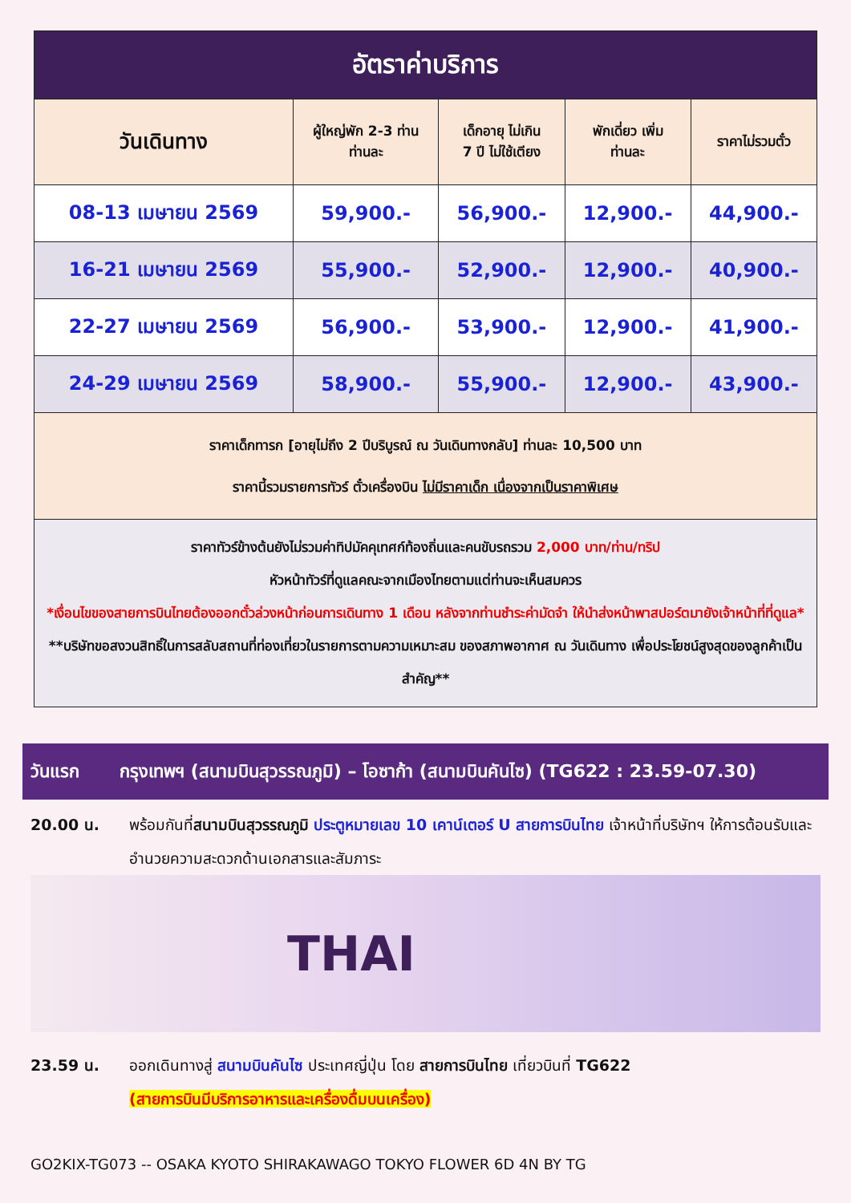| อัตราค่าบริการ | | | | |
| วันเดินทาง | ผู้ใหญ่พัก 2-3 ท่าน ท่านละ | เด็กอายุ ไม่เกิน 7 ปี ไม่ใช้เตียง | พักเดี่ยว เพิ่ม ท่านละ | ราคาไม่รวมตั๋ว |
| 08-13 เมษายน 2569 | 59,900.- | 56,900.- | 12,900.- | 44,900.- |
| 16-21 เมษายน 2569 | 55,900.- | 52,900.- | 12,900.- | 40,900.- |
| 22-27 เมษายน 2569 | 56,900.- | 53,900.- | 12,900.- | 41,900.- |
| 24-29 เมษายน 2569 | 58,900.- | 55,900.- | 12,900.- | 43,900.- |
| ราคาเด็กทารก [อายุไม่ถึง 2 ปีบริบูรณ์ ณ วันเดินทางกลับ] ท่านละ 10,500 บาท ราคานี้รวมรายการทัวร์ ตั๋วเครื่องบิน ไม่มีราคาเด็ก เนื่องจากเป็นราคาพิเศษ | | | | |
| ราคาทัวร์ข้างต้นยังไม่รวมค่าทิปมัคคุเทศก์ท้องถิ่นและคนขับรถรวม 2,000 บาท/ท่าน/ทริป หัวหน้าทัวร์ที่ดูแลคณะจากเมืองไทยตามแต่ท่านจะเห็นสมควร *เงื่อนไขของสายการบินไทยต้องออกตั๋วล่วงหน้าก่อนการเดินทาง 1 เดือน หลังจากท่านชำระค่ามัดจำ ให้นำส่งหน้าพาสปอร์ตมายังเจ้าหน้าที่ที่ดูแล* **บริษัทขอสงวนสิทธิ์ในการสลับสถานที่ท่องเที่ยวในรายการตามความเหมาะสม ของสภาพอากาศ ณ วันเดินทาง เพื่อประโยชน์สูงสุดของลูกค้าเป็นสำคัญ** | | | | |
วันแรก กรุงเทพฯ (สนามบินสุวรรณภูมิ) – โอซาก้า (สนามบินคันไซ) (TG622 : 23.59-07.30)
20.00 น. พร้อมกันที่สนามบินสุวรรณภูมิ ประตูหมายเลข 10 เคาน์เตอร์ U สายการบินไทย เจ้าหน้าที่บริษัทฯ ให้การต้อนรับและอำนวยความสะดวกด้านเอกสารและสัมภาระ
THAI
23.59 น. ออกเดินทางสู่ สนามบินคันไซ ประเทศญี่ปุ่น โดย สายการบินไทย เที่ยวบินที่ TG622
(สายการบินมีบริการอาหารและเครื่องดื่มบนเครื่อง)
GO2KIX-TG073 -- OSAKA KYOTO SHIRAKAWAGO TOKYO FLOWER 6D 4N BY TG